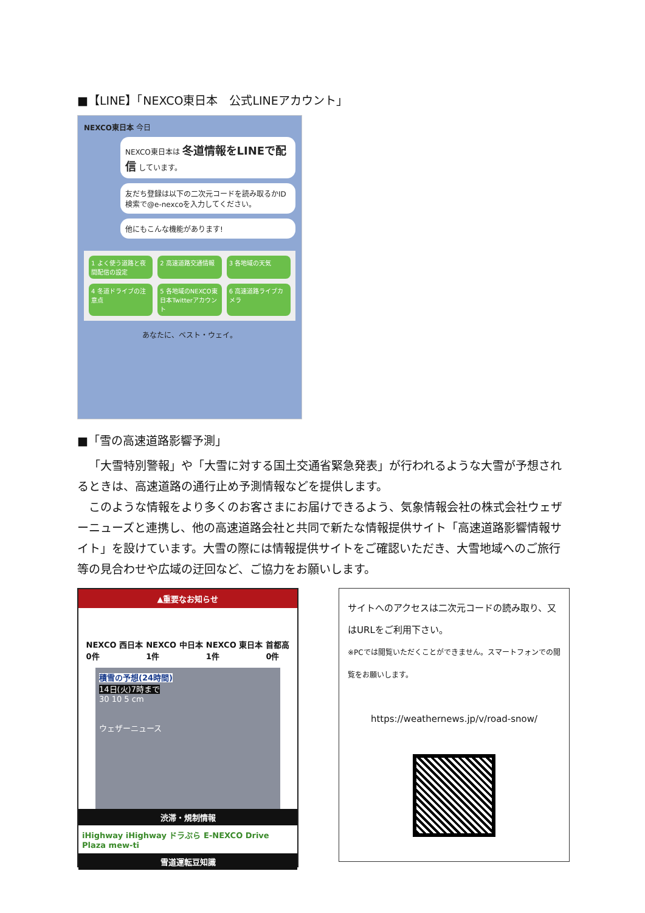■【LINE】「NEXCO東日本　公式LINEアカウント」
NEXCO東日本 今日
NEXCO東日本は 冬道情報をLINEで配信 しています。
友だち登録は以下の二次元コードを読み取るかID検索で@e-nexcoを入力してください。
他にもこんな機能があります!
1 よく使う道路と夜間配信の設定
2 高速道路交通情報
3 各地域の天気
4 冬道ドライブの注意点
5 各地域のNEXCO東日本Twitterアカウント
6 高速道路ライブカメラ
あなたに、ベスト・ウェイ。
■「雪の高速道路影響予測」
「大雪特別警報」や「大雪に対する国土交通省緊急発表」が行われるような大雪が予想されるときは、高速道路の通行止め予測情報などを提供します。
このような情報をより多くのお客さまにお届けできるよう、気象情報会社の株式会社ウェザーニューズと連携し、他の高速道路会社と共同で新たな情報提供サイト「高速道路影響情報サイト」を設けています。大雪の際には情報提供サイトをご確認いただき、大雪地域へのご旅行等の見合わせや広域の迂回など、ご協力をお願いします。
▲重要なお知らせ
NEXCO 西日本
0件 NEXCO 中日本
1件 NEXCO 東日本
1件 首都高
0件
積雪の予想(24時間)
14日(火)7時まで
30 10 5 cm
ウェザーニュース
渋滞・規制情報
iHighway iHighway ドラぷら E-NEXCO Drive Plaza mew-ti
雪道運転豆知識
サイトへのアクセスは二次元コードの読み取り、又はURLをご利用下さい。
※PCでは閲覧いただくことができません。スマートフォンでの閲覧をお願いします。
https://weathernews.jp/v/road-snow/